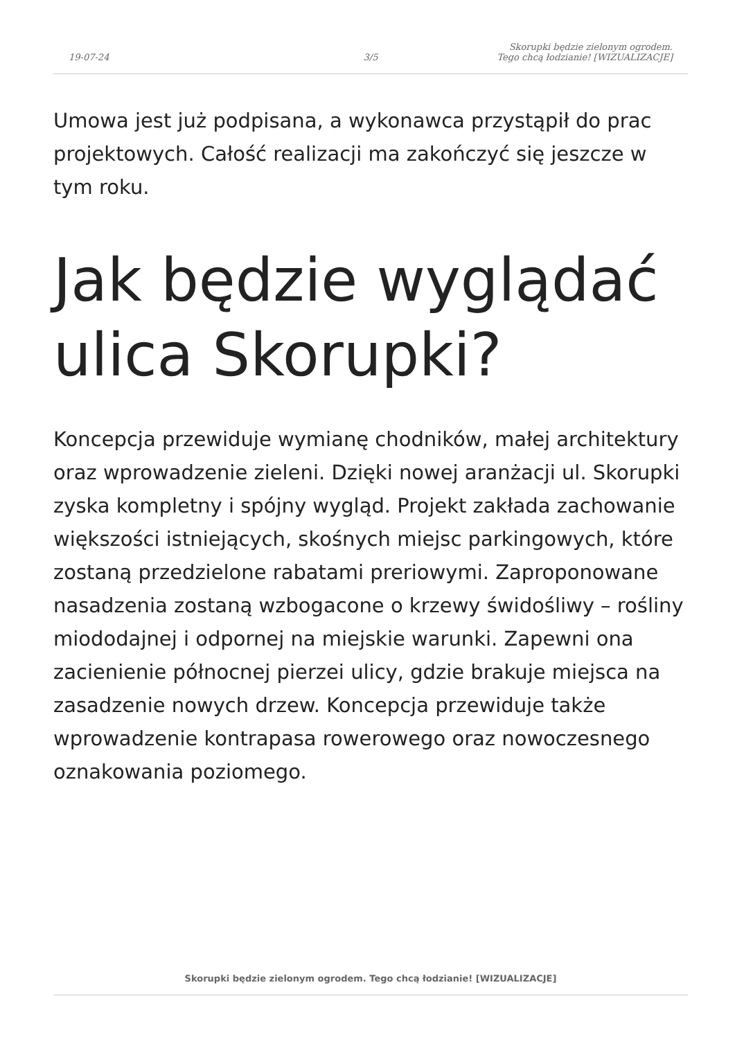19-07-24
3/5
Skorupki będzie zielonym ogrodem.
Tego chcą łodzianie! [WIZUALIZACJE]
Umowa jest już podpisana, a wykonawca przystąpił do prac projektowych. Całość realizacji ma zakończyć się jeszcze w tym roku.
Jak będzie wyglądać ulica Skorupki?
Koncepcja przewiduje wymianę chodników, małej architektury oraz wprowadzenie zieleni. Dzięki nowej aranżacji ul. Skorupki zyska kompletny i spójny wygląd. Projekt zakłada zachowanie większości istniejących, skośnych miejsc parkingowych, które zostaną przedzielone rabatami preriowymi. Zaproponowane nasadzenia zostaną wzbogacone o krzewy świdośliwy – rośliny miododajnej i odpornej na miejskie warunki. Zapewni ona zacienienie północnej pierzei ulicy, gdzie brakuje miejsca na zasadzenie nowych drzew. Koncepcja przewiduje także wprowadzenie kontrapasa rowerowego oraz nowoczesnego oznakowania poziomego.
Skorupki będzie zielonym ogrodem. Tego chcą łodzianie! [WIZUALIZACJE]